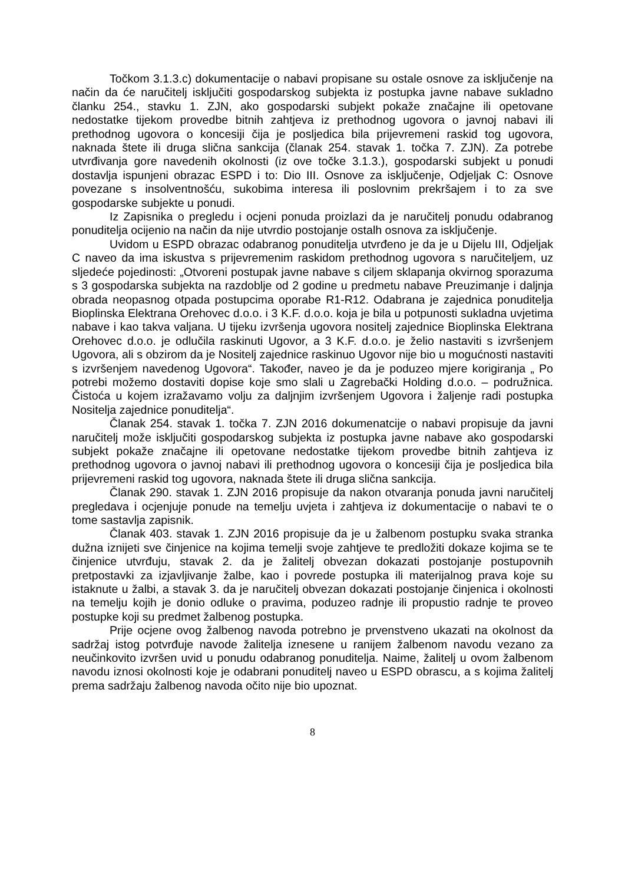Točkom 3.1.3.c) dokumentacije o nabavi propisane su ostale osnove za isključenje na način da će naručitelj isključiti gospodarskog subjekta iz postupka javne nabave sukladno članku 254., stavku 1. ZJN, ako gospodarski subjekt pokaže značajne ili opetovane nedostatke tijekom provedbe bitnih zahtjeva iz prethodnog ugovora o javnoj nabavi ili prethodnog ugovora o koncesiji čija je posljedica bila prijevremeni raskid tog ugovora, naknada štete ili druga slična sankcija (članak 254. stavak 1. točka 7. ZJN). Za potrebe utvrđivanja gore navedenih okolnosti (iz ove točke 3.1.3.), gospodarski subjekt u ponudi dostavlja ispunjeni obrazac ESPD i to: Dio III. Osnove za isključenje, Odjeljak C: Osnove povezane s insolventnošću, sukobima interesa ili poslovnim prekršajem i to za sve gospodarske subjekte u ponudi.
Iz Zapisnika o pregledu i ocjeni ponuda proizlazi da je naručitelj ponudu odabranog ponuditelja ocijenio na način da nije utvrdio postojanje ostalh osnova za isključenje.
Uvidom u ESPD obrazac odabranog ponuditelja utvrđeno je da je u Dijelu III, Odjeljak C naveo da ima iskustva s prijevremenim raskidom prethodnog ugovora s naručiteljem, uz sljedeće pojedinosti: „Otvoreni postupak javne nabave s ciljem sklapanja okvirnog sporazuma s 3 gospodarska subjekta na razdoblje od 2 godine u predmetu nabave Preuzimanje i daljnja obrada neopasnog otpada postupcima oporabe R1-R12. Odabrana je zajednica ponuditelja Bioplinska Elektrana Orehovec d.o.o. i 3 K.F. d.o.o. koja je bila u potpunosti sukladna uvjetima nabave i kao takva valjana. U tijeku izvršenja ugovora nositelj zajednice Bioplinska Elektrana Orehovec d.o.o. je odlučila raskinuti Ugovor, a 3 K.F. d.o.o. je želio nastaviti s izvršenjem Ugovora, ali s obzirom da je Nositelj zajednice raskinuo Ugovor nije bio u mogućnosti nastaviti s izvršenjem navedenog Ugovora“. Također, naveo je da je poduzeo mjere korigiranja „ Po potrebi možemo dostaviti dopise koje smo slali u Zagrebački Holding d.o.o. – podružnica. Čistoća u kojem izražavamo volju za daljnjim izvršenjem Ugovora i žaljenje radi postupka Nositelja zajednice ponuditelja“.
Članak 254. stavak 1. točka 7. ZJN 2016 dokumenatcije o nabavi propisuje da javni naručitelj može isključiti gospodarskog subjekta iz postupka javne nabave ako gospodarski subjekt pokaže značajne ili opetovane nedostatke tijekom provedbe bitnih zahtjeva iz prethodnog ugovora o javnoj nabavi ili prethodnog ugovora o koncesiji čija je posljedica bila prijevremeni raskid tog ugovora, naknada štete ili druga slična sankcija.
Članak 290. stavak 1. ZJN 2016 propisuje da nakon otvaranja ponuda javni naručitelj pregledava i ocjenjuje ponude na temelju uvjeta i zahtjeva iz dokumentacije o nabavi te o tome sastavlja zapisnik.
Članak 403. stavak 1. ZJN 2016 propisuje da je u žalbenom postupku svaka stranka dužna iznijeti sve činjenice na kojima temelji svoje zahtjeve te predložiti dokaze kojima se te činjenice utvrđuju, stavak 2. da je žalitelj obvezan dokazati postojanje postupovnih pretpostavki za izjavljivanje žalbe, kao i povrede postupka ili materijalnog prava koje su istaknute u žalbi, a stavak 3. da je naručitelj obvezan dokazati postojanje činjenica i okolnosti na temelju kojih je donio odluke o pravima, poduzeo radnje ili propustio radnje te proveo postupke koji su predmet žalbenog postupka.
Prije ocjene ovog žalbenog navoda potrebno je prvenstveno ukazati na okolnost da sadržaj istog potvrđuje navode žalitelja iznesene u ranijem žalbenom navodu vezano za neučinkovito izvršen uvid u ponudu odabranog ponuditelja. Naime, žalitelj u ovom žalbenom navodu iznosi okolnosti koje je odabrani ponuditelj naveo u ESPD obrascu, a s kojima žalitelj prema sadržaju žalbenog navoda očito nije bio upoznat.
8